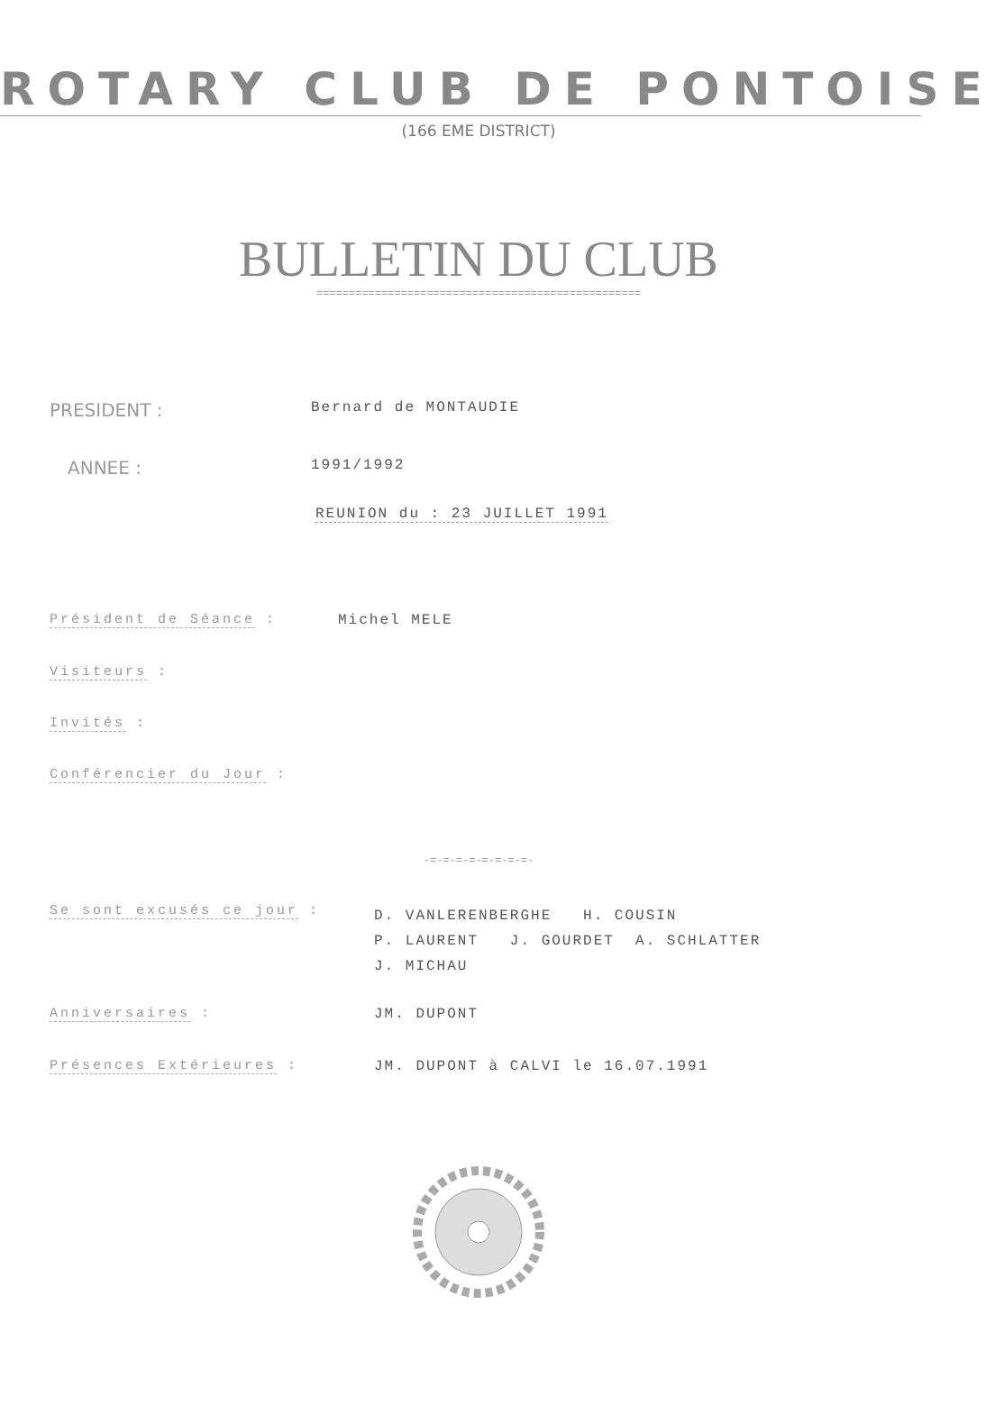ROTARY CLUB DE PONTOISE
(166 EME DISTRICT)
BULLETIN DU CLUB
==================================================
PRESIDENT :
Bernard de MONTAUDIE
ANNEE :
1991/1992
REUNION du : 23 JUILLET 1991
Président de Séance : Michel MELE
Visiteurs :
Invités :
Conférencier du Jour :
-=-=-=-=-=-=-=-=-
Se sont excusés ce jour :
D. VANLERENBERGHE H. COUSIN
P. LAURENT J. GOURDET A. SCHLATTER
J. MICHAU
Anniversaires : JM. DUPONT
Présences Extérieures : JM. DUPONT à CALVI le 16.07.1991